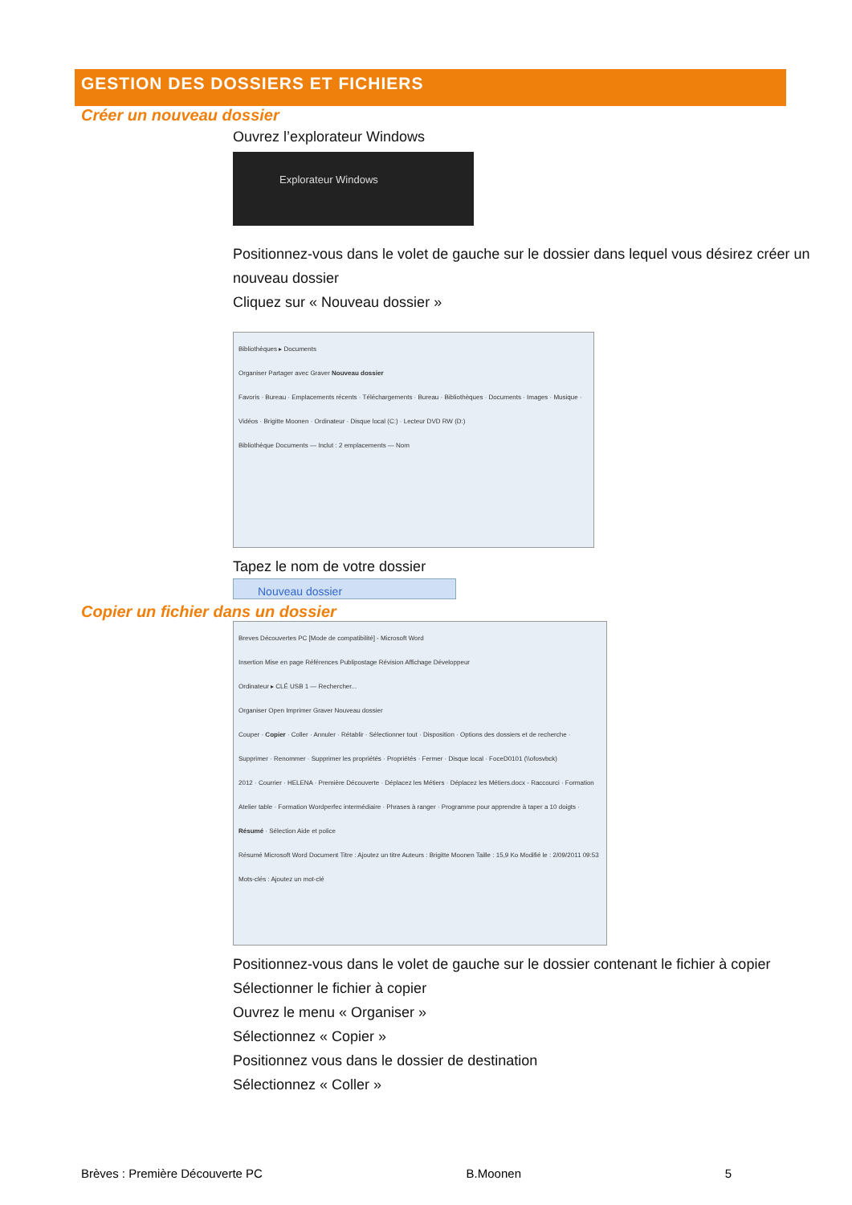GESTION DES DOSSIERS ET FICHIERS
Créer un nouveau dossier
Ouvrez l’explorateur Windows
Explorateur Windows
Positionnez-vous dans le volet de gauche sur le dossier dans lequel vous désirez créer un nouveau dossier
Cliquez sur « Nouveau dossier »
Bibliothèques ▸ Documents
Organiser Partager avec Graver Nouveau dossier
Favoris · Bureau · Emplacements récents · Téléchargements · Bureau · Bibliothèques · Documents · Images · Musique · Vidéos · Brigitte Moonen · Ordinateur · Disque local (C:) · Lecteur DVD RW (D:)
Bibliothèque Documents — Inclut : 2 emplacements — Nom
Tapez le nom de votre dossier
Nouveau dossier
Copier un fichier dans un dossier
Breves Découvertes PC [Mode de compatibilité] - Microsoft Word
Insertion Mise en page Références Publipostage Révision Affichage Développeur
Ordinateur ▸ CLÉ USB 1 — Rechercher...
Organiser Open Imprimer Graver Nouveau dossier
Couper · Copier · Coller · Annuler · Rétablir · Sélectionner tout · Disposition · Options des dossiers et de recherche · Supprimer · Renommer · Supprimer les propriétés · Propriétés · Fermer · Disque local · FoceD0101 (\\ofosvbck)
2012 · Courrier · HELENA · Première Découverte · Déplacez les Métiers · Déplacez les Métiers.docx - Raccourci · Formation Atelier table · Formation Wordperfec intermédiaire · Phrases à ranger · Programme pour apprendre à taper a 10 doigts · Résumé · Sélection Aide et police
Résumé Microsoft Word Document Titre : Ajoutez un titre Auteurs : Brigitte Moonen Taille : 15,9 Ko Modifié le : 2/09/2011 09:53 Mots-clés : Ajoutez un mot-clé
Positionnez-vous dans le volet de gauche sur le dossier contenant le fichier à copier
Sélectionner le fichier à copier
Ouvrez le menu « Organiser »
Sélectionnez « Copier »
Positionnez vous dans le dossier de destination
Sélectionnez « Coller »
Brèves : Première Découverte PC B.Moonen 5